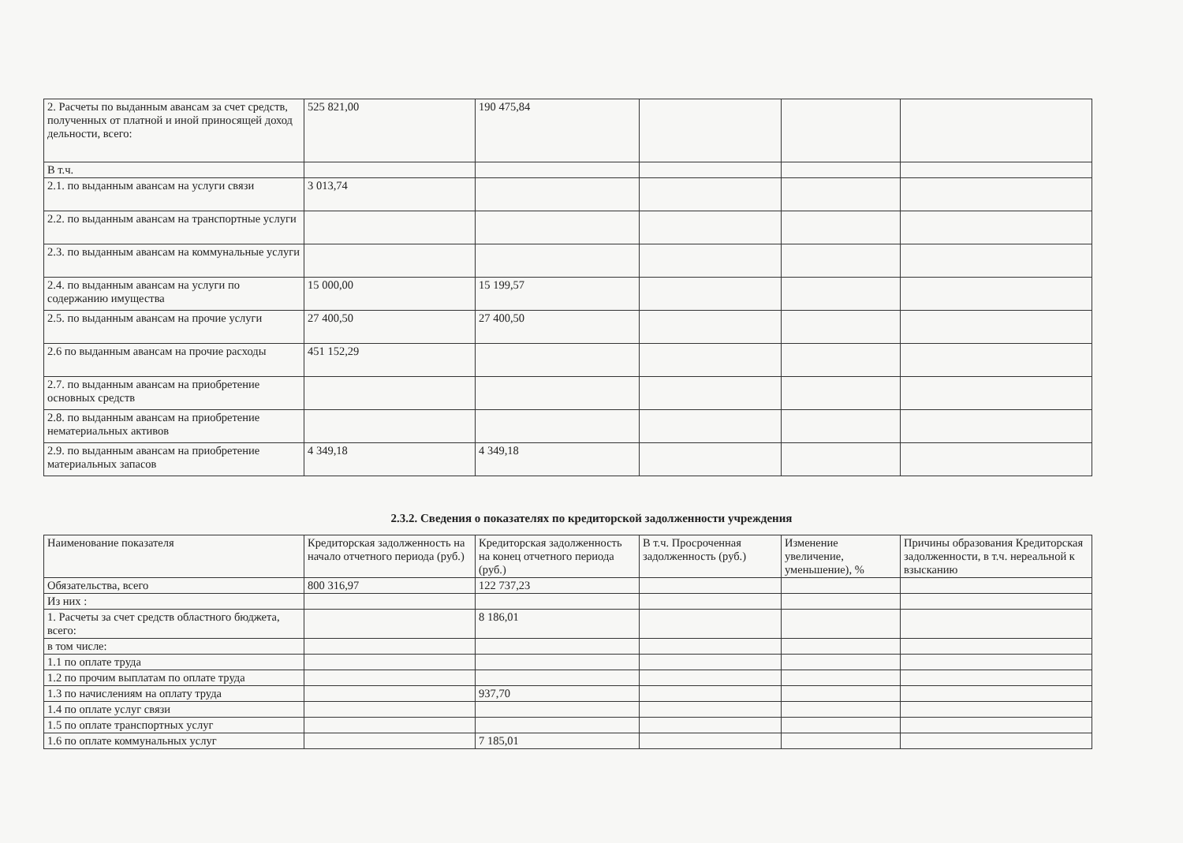| 2. Расчеты по выданным авансам за счет средств, полученных от платной и иной приносящей доход дельности, всего: | 525 821,00 | 190 475,84 | | | |
| В т.ч. | | | | | |
| 2.1. по выданным авансам на услуги связи | 3 013,74 | | | | |
| 2.2. по выданным авансам на транспортные услуги | | | | | |
| 2.3. по выданным авансам на коммунальные услуги | | | | | |
| 2.4. по выданным авансам на услуги по содержанию имущества | 15 000,00 | 15 199,57 | | | |
| 2.5. по выданным авансам на прочие услуги | 27 400,50 | 27 400,50 | | | |
| 2.6 по выданным авансам на прочие расходы | 451 152,29 | | | | |
| 2.7. по выданным авансам на приобретение основных средств | | | | | |
| 2.8. по выданным авансам на приобретение нематериальных активов | | | | | |
| 2.9. по выданным авансам на приобретение материальных запасов | 4 349,18 | 4 349,18 | | | |
2.3.2. Сведения о показателях по кредиторской задолженности учреждения
| Наименование показателя | Кредиторская задолженность на начало отчетного периода (руб.) | Кредиторская задолженность на конец отчетного периода (руб.) | В т.ч. Просроченная задолженность (руб.) | Изменение увеличение, уменьшение), % | Причины образования Кредиторская задолженности, в т.ч. нереальной к взысканию |
| --- | --- | --- | --- | --- | --- |
| Обязательства, всего | 800 316,97 | 122 737,23 | | | |
| Из них : | | | | | |
| 1. Расчеты за счет средств областного бюджета, всего: | | 8 186,01 | | | |
| в том числе: | | | | | |
| 1.1 по оплате труда | | | | | |
| 1.2 по прочим выплатам по оплате труда | | | | | |
| 1.3 по начислениям на оплату труда | | 937,70 | | | |
| 1.4 по оплате услуг связи | | | | | |
| 1.5 по оплате транспортных услуг | | | | | |
| 1.6 по оплате коммунальных услуг | | 7 185,01 | | | |